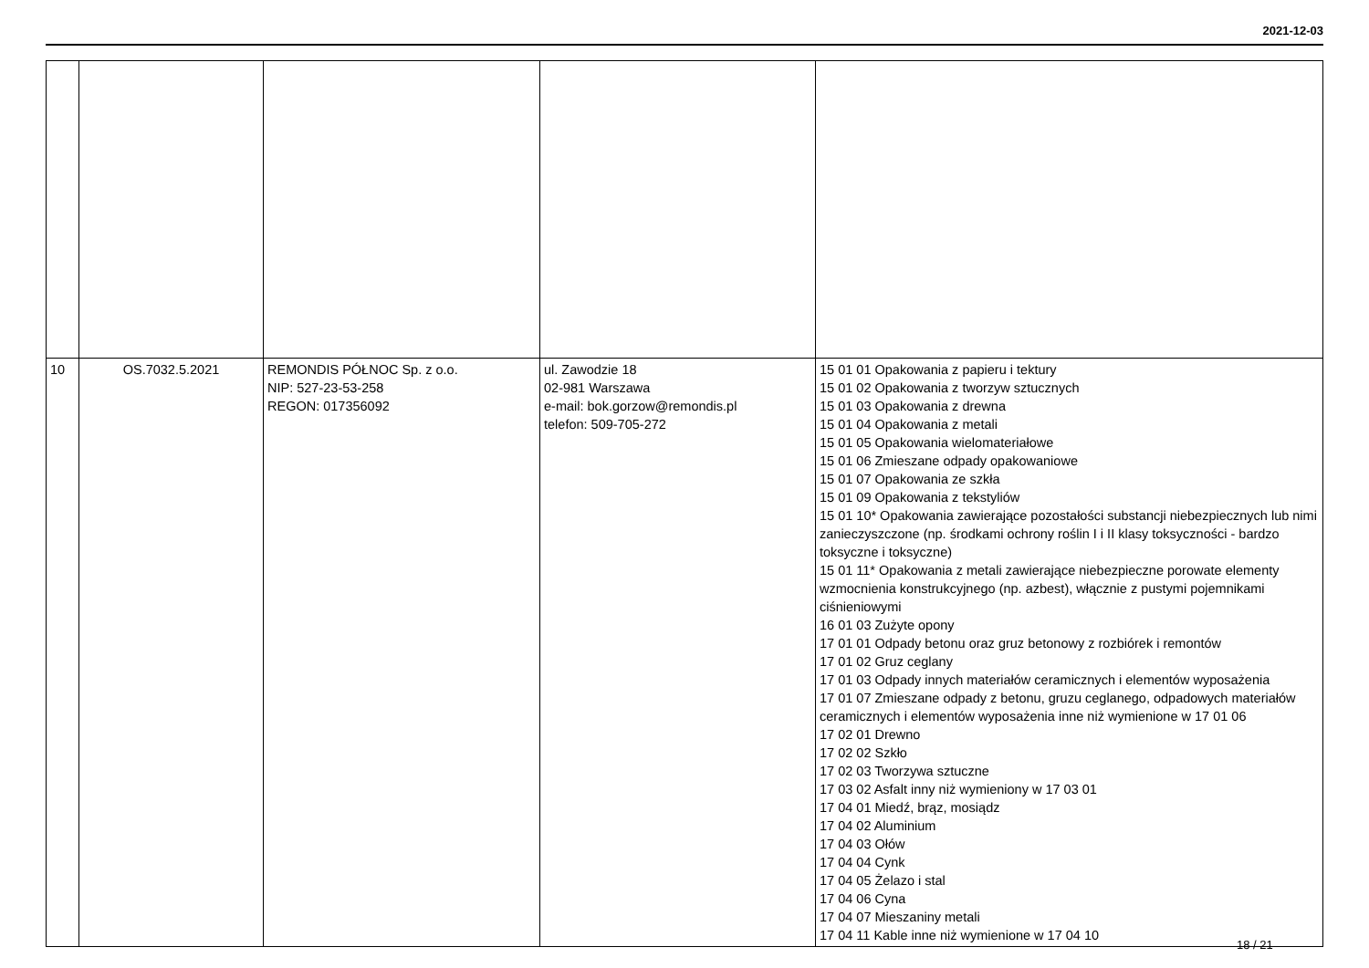2021-12-03
| 10 | OS.7032.5.2021 | REMONDIS PÓŁNOC Sp. z o.o. NIP: 527-23-53-258 REGON: 017356092 | ul. Zawodzie 18 02-981 Warszawa e-mail: bok.gorzow@remondis.pl telefon: 509-705-272 | 15 01 01 Opakowania z papieru i tektury 15 01 02 Opakowania z tworzyw sztucznych 15 01 03 Opakowania z drewna 15 01 04 Opakowania z metali 15 01 05 Opakowania wielomateriałowe 15 01 06 Zmieszane odpady opakowaniowe 15 01 07 Opakowania ze szkła 15 01 09 Opakowania z tekstyliów 15 01 10* Opakowania zawierające pozostałości substancji niebezpiecznych lub nimi zanieczyszczone (np. środkami ochrony roślin I i II klasy toksyczności - bardzo toksyczne i toksyczne) 15 01 11* Opakowania z metali zawierające niebezpieczne porowate elementy wzmocnienia konstrukcyjnego (np. azbest), włącznie z pustymi pojemnikami ciśnieniowymi 16 01 03 Zużyte opony 17 01 01 Odpady betonu oraz gruz betonowy z rozbiórek i remontów 17 01 02 Gruz ceglany 17 01 03 Odpady innych materiałów ceramicznych i elementów wyposażenia 17 01 07 Zmieszane odpady z betonu, gruzu ceglanego, odpadowych materiałów ceramicznych i elementów wyposażenia inne niż wymienione w 17 01 06 17 02 01 Drewno 17 02 02 Szkło 17 02 03 Tworzywa sztuczne 17 03 02 Asfalt inny niż wymieniony w 17 03 01 17 04 01 Miedź, brąz, mosiądz 17 04 02 Aluminium 17 04 03 Ołów 17 04 04 Cynk 17 04 05 Żelazo i stal 17 04 06 Cyna 17 04 07 Mieszaniny metali 17 04 11 Kable inne niż wymienione w 17 04 10 |
18 / 21